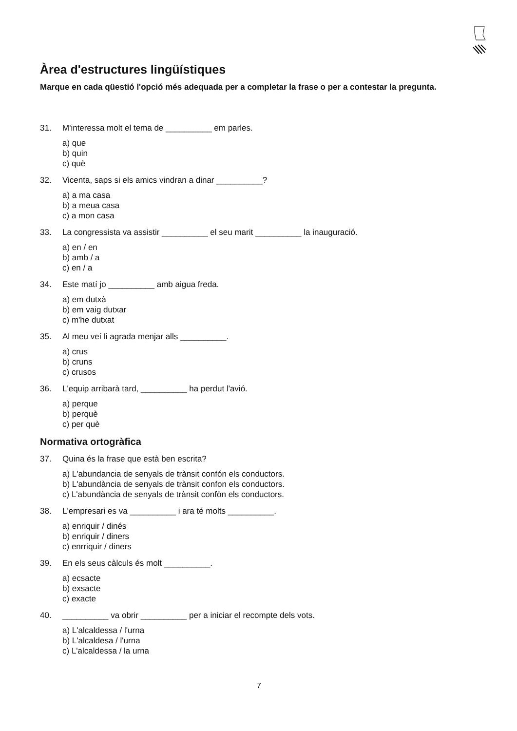Àrea d'estructures lingüístiques
Marque en cada qüestió l'opció més adequada per a completar la frase o per a contestar la pregunta.
31. M'interessa molt el tema de __________ em parles.
a) que
b) quin
c) què
32. Vicenta, saps si els amics vindran a dinar __________?
a) a ma casa
b) a meua casa
c) a mon casa
33. La congressista va assistir __________ el seu marit __________ la inauguració.
a) en / en
b) amb / a
c) en / a
34. Este matí jo __________ amb aigua freda.
a) em dutxà
b) em vaig dutxar
c) m'he dutxat
35. Al meu veí li agrada menjar alls __________.
a) crus
b) cruns
c) crusos
36. L'equip arribarà tard, __________ ha perdut l'avió.
a) perque
b) perquè
c) per què
Normativa ortogràfica
37. Quina és la frase que està ben escrita?
a) L'abundancia de senyals de trànsit confón els conductors.
b) L'abundància de senyals de trànsit confon els conductors.
c) L'abundància de senyals de trànsit confòn els conductors.
38. L'empresari es va __________ i ara té molts __________.
a) enriquir / dinés
b) enriquir / diners
c) enrriquir / diners
39. En els seus càlculs és molt __________.
a) ecsacte
b) exsacte
c) exacte
40. __________ va obrir __________ per a iniciar el recompte dels vots.
a) L'alcaldessa / l'urna
b) L'alcaldesa / l'urna
c) L'alcaldessa / la urna
7